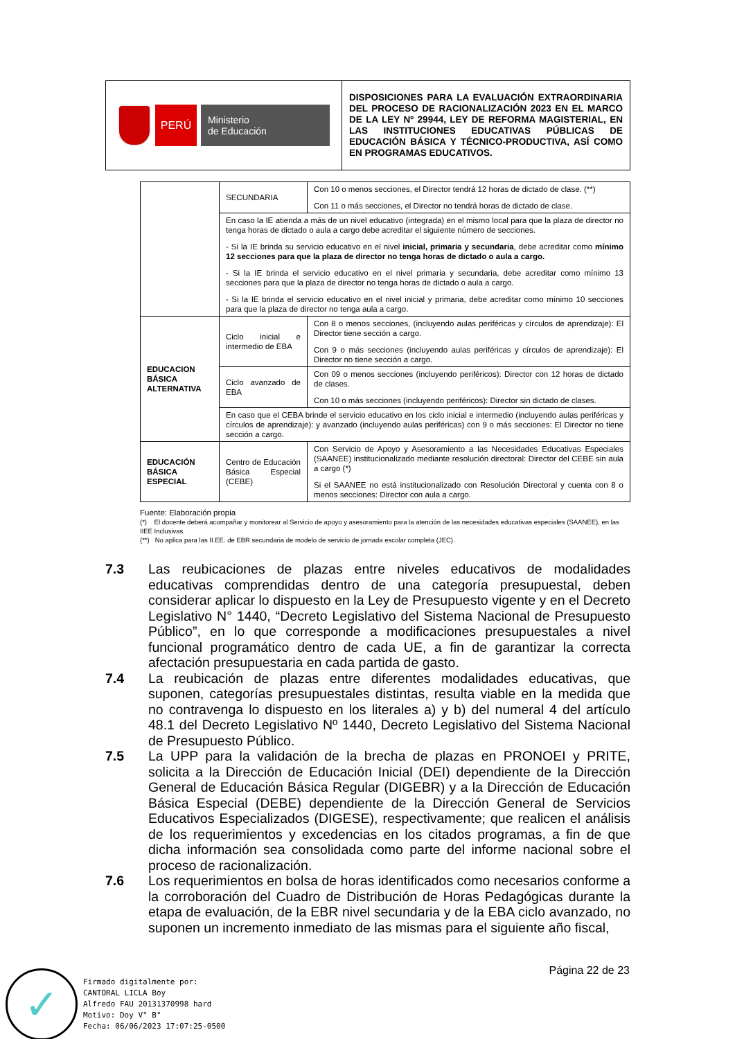| PERÚ Ministerio de Educación | DISPOSICIONES PARA LA EVALUACIÓN EXTRAORDINARIA DEL PROCESO DE RACIONALIZACIÓN 2023 EN EL MARCO DE LA LEY Nº 29944, LEY DE REFORMA MAGISTERIAL, EN LAS INSTITUCIONES EDUCATIVAS PÚBLICAS DE EDUCACIÓN BÁSICA Y TÉCNICO-PRODUCTIVA, ASÍ COMO EN PROGRAMAS EDUCATIVOS. |
| | SECUNDARIA | Con 10 o menos secciones, el Director tendrá 12 horas de dictado de clase. (**) Con 11 o más secciones, el Director no tendrá horas de dictado de clase. |
| | En caso la IE atienda a más de un nivel educativo (integrada) en el mismo local para que la plaza de director no tenga horas de dictado o aula a cargo debe acreditar el siguiente número de secciones. - Si la IE brinda su servicio educativo en el nivel inicial, primaria y secundaria , debe acreditar como mínimo 12 secciones para que la plaza de director no tenga horas de dictado o aula a cargo. - Si la IE brinda el servicio educativo en el nivel primaria y secundaria, debe acreditar como mínimo 13 secciones para que la plaza de director no tenga horas de dictado o aula a cargo. - Si la IE brinda el servicio educativo en el nivel inicial y primaria, debe acreditar como mínimo 10 secciones para que la plaza de director no tenga aula a cargo. | |
| EDUCACION BÁSICA ALTERNATIVA | Ciclo inicial e intermedio de EBA | Con 8 o menos secciones, (incluyendo aulas periféricas y círculos de aprendizaje): El Director tiene sección a cargo. Con 9 o más secciones (incluyendo aulas periféricas y círculos de aprendizaje): El Director no tiene sección a cargo. |
| | Ciclo avanzado de EBA | Con 09 o menos secciones (incluyendo periféricos): Director con 12 horas de dictado de clases. Con 10 o más secciones (incluyendo periféricos): Director sin dictado de clases. |
| | En caso que el CEBA brinde el servicio educativo en los ciclo inicial e intermedio (incluyendo aulas periféricas y círculos de aprendizaje): y avanzado (incluyendo aulas periféricas) con 9 o más secciones: El Director no tiene sección a cargo. | |
| EDUCACIÓN BÁSICA ESPECIAL | Centro de Educación Básica Especial (CEBE) | Con Servicio de Apoyo y Asesoramiento a las Necesidades Educativas Especiales (SAANEE) institucionalizado mediante resolución directoral: Director del CEBE sin aula a cargo (*) Si el SAANEE no está institucionalizado con Resolución Directoral y cuenta con 8 o menos secciones: Director con aula a cargo. |
Fuente: Elaboración propia
(*) El docente deberá acompañar y monitorear al Servicio de apoyo y asesoramiento para la atención de las necesidades educativas especiales (SAANEE), en las IIEE Inclusivas.
(**) No aplica para las II.EE. de EBR secundaria de modelo de servicio de jornada escolar completa (JEC).
7.3 Las reubicaciones de plazas entre niveles educativos de modalidades educativas comprendidas dentro de una categoría presupuestal, deben considerar aplicar lo dispuesto en la Ley de Presupuesto vigente y en el Decreto Legislativo N° 1440, “Decreto Legislativo del Sistema Nacional de Presupuesto Público”, en lo que corresponde a modificaciones presupuestales a nivel funcional programático dentro de cada UE, a fin de garantizar la correcta afectación presupuestaria en cada partida de gasto.
7.4 La reubicación de plazas entre diferentes modalidades educativas, que suponen, categorías presupuestales distintas, resulta viable en la medida que no contravenga lo dispuesto en los literales a) y b) del numeral 4 del artículo 48.1 del Decreto Legislativo Nº 1440, Decreto Legislativo del Sistema Nacional de Presupuesto Público.
7.5 La UPP para la validación de la brecha de plazas en PRONOEI y PRITE, solicita a la Dirección de Educación Inicial (DEI) dependiente de la Dirección General de Educación Básica Regular (DIGEBR) y a la Dirección de Educación Básica Especial (DEBE) dependiente de la Dirección General de Servicios Educativos Especializados (DIGESE), respectivamente; que realicen el análisis de los requerimientos y excedencias en los citados programas, a fin de que dicha información sea consolidada como parte del informe nacional sobre el proceso de racionalización.
7.6 Los requerimientos en bolsa de horas identificados como necesarios conforme a la corroboración del Cuadro de Distribución de Horas Pedagógicas durante la etapa de evaluación, de la EBR nivel secundaria y de la EBA ciclo avanzado, no suponen un incremento inmediato de las mismas para el siguiente año fiscal,
Página 22 de 23
✓
Firmado digitalmente por:
CANTORAL LICLA Boy
Alfredo FAU 20131370998 hard
Motivo: Doy V° B°
Fecha: 06/06/2023 17:07:25-0500